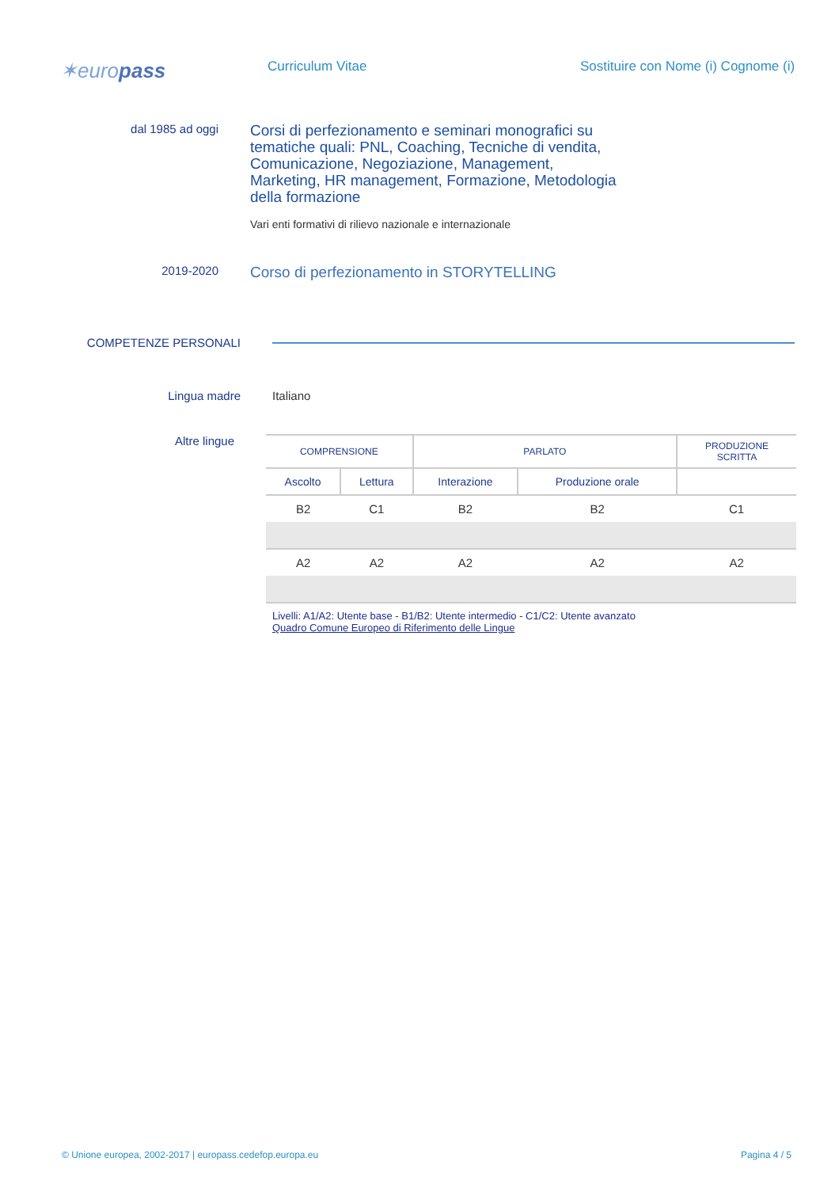✶europass
Curriculum Vitae Sostituire con Nome (i) Cognome (i)
dal 1985 ad oggi
Corsi di perfezionamento e seminari monografici su tematiche quali: PNL, Coaching, Tecniche di vendita, Comunicazione, Negoziazione, Management, Marketing, HR management, Formazione, Metodologia della formazione
Vari enti formativi di rilievo nazionale e internazionale
2019-2020
Corso di perfezionamento in STORYTELLING
COMPETENZE PERSONALI
Lingua madre Italiano
Altre lingue
| COMPRENSIONE | | PARLATO | | PRODUZIONE SCRITTA |
| --- | --- | --- | --- | --- |
| Ascolto | Lettura | Interazione | Produzione orale | |
| B2 | C1 | B2 | B2 | C1 |
| A2 | A2 | A2 | A2 | A2 |
Livelli: A1/A2: Utente base - B1/B2: Utente intermedio - C1/C2: Utente avanzato
Quadro Comune Europeo di Riferimento delle Lingue
© Unione europea, 2002-2017 | europass.cedefop.europa.eu Pagina 4 / 5